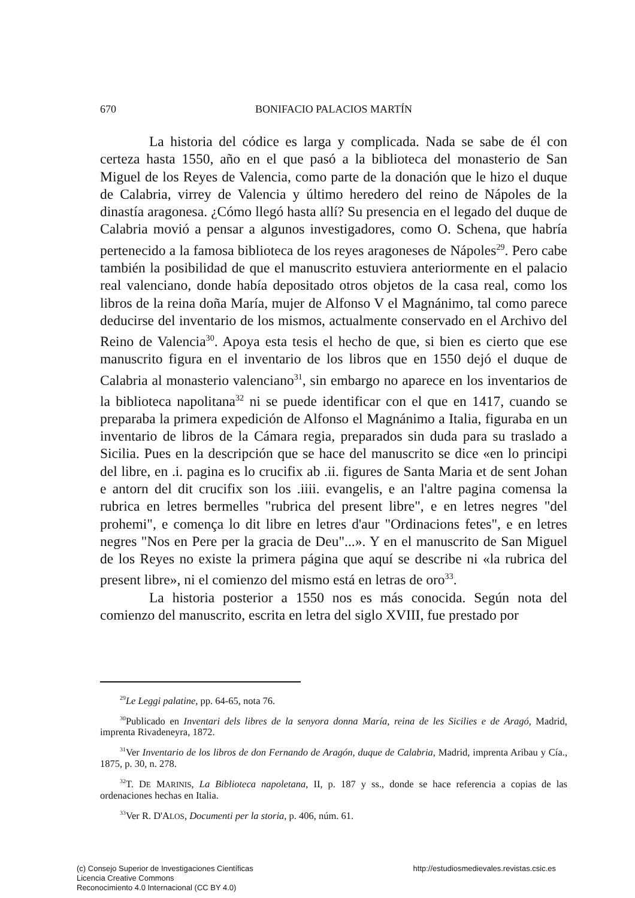670 BONIFACIO PALACIOS MARTÍN
La historia del códice es larga y complicada. Nada se sabe de él con certeza hasta 1550, año en el que pasó a la biblioteca del monasterio de San Miguel de los Reyes de Valencia, como parte de la donación que le hizo el duque de Calabria, virrey de Valencia y último heredero del reino de Nápoles de la dinastía aragonesa. ¿Cómo llegó hasta allí? Su presencia en el legado del duque de Calabria movió a pensar a algunos investigadores, como O. Schena, que habría pertenecido a la famosa biblioteca de los reyes aragoneses de Nápoles<sup>29</sup>. Pero cabe también la posibilidad de que el manuscrito estuviera anteriormente en el palacio real valenciano, donde había depositado otros objetos de la casa real, como los libros de la reina doña María, mujer de Alfonso V el Magnánimo, tal como parece deducirse del inventario de los mismos, actualmente conservado en el Archivo del Reino de Valencia<sup>30</sup>. Apoya esta tesis el hecho de que, si bien es cierto que ese manuscrito figura en el inventario de los libros que en 1550 dejó el duque de Calabria al monasterio valenciano<sup>31</sup>, sin embargo no aparece en los inventarios de la biblioteca napolitana<sup>32</sup> ni se puede identificar con el que en 1417, cuando se preparaba la primera expedición de Alfonso el Magnánimo a Italia, figuraba en un inventario de libros de la Cámara regia, preparados sin duda para su traslado a Sicilia. Pues en la descripción que se hace del manuscrito se dice «en lo principi del libre, en .i. pagina es lo crucifix ab .ii. figures de Santa Maria et de sent Johan e antorn del dit crucifix son los .iiii. evangelis, e an l'altre pagina comensa la rubrica en letres bermelles "rubrica del present libre", e en letres negres "del prohemi", e comença lo dit libre en letres d'aur "Ordinacions fetes", e en letres negres "Nos en Pere per la gracia de Deu"...». Y en el manuscrito de San Miguel de los Reyes no existe la primera página que aquí se describe ni «la rubrica del present libre», ni el comienzo del mismo está en letras de oro<sup>33</sup>.
La historia posterior a 1550 nos es más conocida. Según nota del comienzo del manuscrito, escrita en letra del siglo XVIII, fue prestado por
<sup>29</sup> Le Leggi palatine, pp. 64-65, nota 76.
<sup>30</sup> Publicado en Inventari dels libres de la senyora donna María, reina de les Sicilies e de Aragó, Madrid, imprenta Rivadeneyra, 1872.
<sup>31</sup> Ver Inventario de los libros de don Fernando de Aragón, duque de Calabria, Madrid, imprenta Aribau y Cía., 1875, p. 30, n. 278.
<sup>32</sup> T. DE MARINIS, La Biblioteca napoletana, II, p. 187 y ss., donde se hace referencia a copias de las ordenaciones hechas en Italia.
<sup>33</sup> Ver R. D'ALOS, Documenti per la storia, p. 406, núm. 61.
(c) Consejo Superior de Investigaciones Científicas
Licencia Creative Commons
Reconocimiento 4.0 Internacional (CC BY 4.0)
http://estudiosmedievales.revistas.csic.es